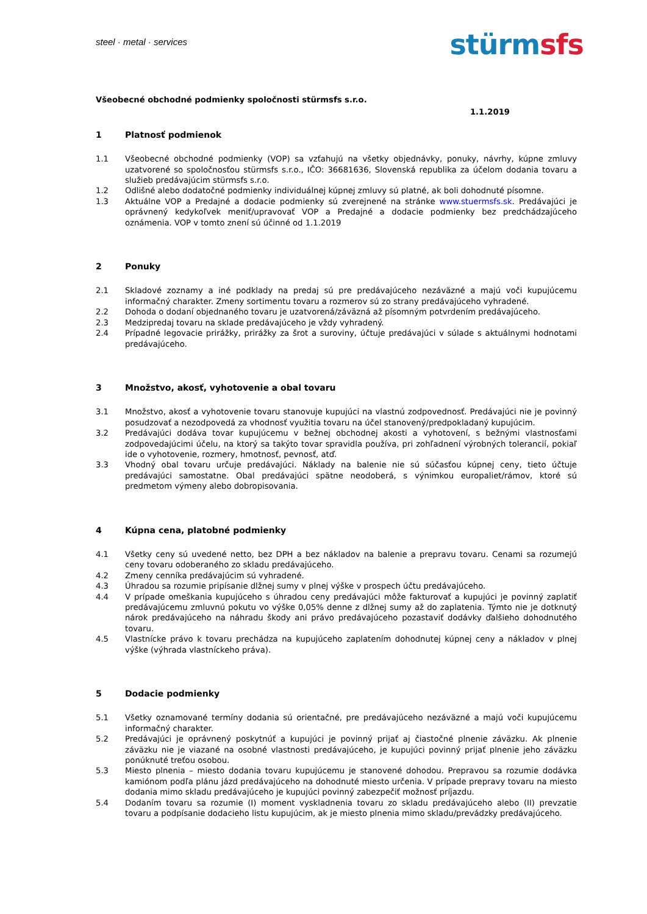steel · metal · services
stürm sfs
Všeobecné obchodné podmienky spoločnosti stürmsfs s.r.o.
1.1.2019
1 Platnosť podmienok
1.1 Všeobecné obchodné podmienky (VOP) sa vzťahujú na všetky objednávky, ponuky, návrhy, kúpne zmluvy uzatvorené so spoločnosťou stürmsfs s.r.o., IČO: 36681636, Slovenská republika za účelom dodania tovaru a služieb predávajúcim stürmsfs s.r.o.
1.2 Odlišné alebo dodatočné podmienky individuálnej kúpnej zmluvy sú platné, ak boli dohodnuté písomne.
1.3 Aktuálne VOP a Predajné a dodacie podmienky sú zverejnené na stránke www.stuermsfs.sk. Predávajúci je oprávnený kedykoľvek meniť/upravovať VOP a Predajné a dodacie podmienky bez predchádzajúceho oznámenia. VOP v tomto znení sú účinné od 1.1.2019
2 Ponuky
2.1 Skladové zoznamy a iné podklady na predaj sú pre predávajúceho nezáväzné a majú voči kupujúcemu informačný charakter. Zmeny sortimentu tovaru a rozmerov sú zo strany predávajúceho vyhradené.
2.2 Dohoda o dodaní objednaného tovaru je uzatvorená/záväzná až písomným potvrdením predávajúceho.
2.3 Medzipredaj tovaru na sklade predávajúceho je vždy vyhradený.
2.4 Prípadné legovacie prirážky, prirážky za šrot a suroviny, účtuje predávajúci v súlade s aktuálnymi hodnotami predávajúceho.
3 Množstvo, akosť, vyhotovenie a obal tovaru
3.1 Množstvo, akosť a vyhotovenie tovaru stanovuje kupujúci na vlastnú zodpovednosť. Predávajúci nie je povinný posudzovať a nezodpovedá za vhodnosť využitia tovaru na účel stanovený/predpokladaný kupujúcim.
3.2 Predávajúci dodáva tovar kupujúcemu v bežnej obchodnej akosti a vyhotovení, s bežnými vlastnosťami zodpovedajúcimi účelu, na ktorý sa takýto tovar spravidla používa, pri zohľadnení výrobných tolerancií, pokiaľ ide o vyhotovenie, rozmery, hmotnosť, pevnosť, atď.
3.3 Vhodný obal tovaru určuje predávajúci. Náklady na balenie nie sú súčasťou kúpnej ceny, tieto účtuje predávajúci samostatne. Obal predávajúci spätne neodoberá, s výnimkou europaliet/rámov, ktoré sú predmetom výmeny alebo dobropisovania.
4 Kúpna cena, platobné podmienky
4.1 Všetky ceny sú uvedené netto, bez DPH a bez nákladov na balenie a prepravu tovaru. Cenami sa rozumejú ceny tovaru odoberaného zo skladu predávajúceho.
4.2 Zmeny cenníka predávajúcim sú vyhradené.
4.3 Úhradou sa rozumie pripísanie dlžnej sumy v plnej výške v prospech účtu predávajúceho.
4.4 V prípade omeškania kupujúceho s úhradou ceny predávajúci môže fakturovať a kupujúci je povinný zaplatiť predávajúcemu zmluvnú pokutu vo výške 0,05% denne z dlžnej sumy až do zaplatenia. Týmto nie je dotknutý nárok predávajúceho na náhradu škody ani právo predávajúceho pozastaviť dodávky ďalšieho dohodnutého tovaru.
4.5 Vlastnícke právo k tovaru prechádza na kupujúceho zaplatením dohodnutej kúpnej ceny a nákladov v plnej výške (výhrada vlastníckeho práva).
5 Dodacie podmienky
5.1 Všetky oznamované termíny dodania sú orientačné, pre predávajúceho nezáväzné a majú voči kupujúcemu informačný charakter.
5.2 Predávajúci je oprávnený poskytnúť a kupujúci je povinný prijať aj čiastočné plnenie záväzku. Ak plnenie záväzku nie je viazané na osobné vlastnosti predávajúceho, je kupujúci povinný prijať plnenie jeho záväzku ponúknuté treťou osobou.
5.3 Miesto plnenia – miesto dodania tovaru kupujúcemu je stanovené dohodou. Prepravou sa rozumie dodávka kamiónom podľa plánu jázd predávajúceho na dohodnuté miesto určenia. V prípade prepravy tovaru na miesto dodania mimo skladu predávajúceho je kupujúci povinný zabezpečiť možnosť príjazdu.
5.4 Dodaním tovaru sa rozumie (I) moment vyskladnenia tovaru zo skladu predávajúceho alebo (II) prevzatie tovaru a podpísanie dodacieho listu kupujúcim, ak je miesto plnenia mimo skladu/prevádzky predávajúceho.